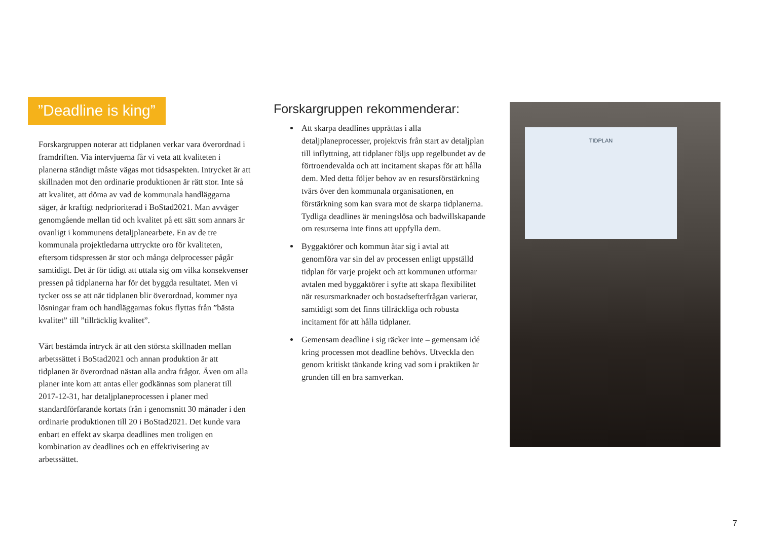”Deadline is king”
Forskargruppen noterar att tidplanen verkar vara överordnad i framdriften. Via intervjuerna får vi veta att kvaliteten i planerna ständigt måste vägas mot tidsaspekten. Intrycket är att skillnaden mot den ordinarie produktionen är rätt stor. Inte så att kvalitet, att döma av vad de kommunala handläggarna säger, är kraftigt nedprioriterad i BoStad2021. Man avväger genomgående mellan tid och kvalitet på ett sätt som annars är ovanligt i kommunens detaljplanearbete. En av de tre kommunala projektledarna uttryckte oro för kvaliteten, eftersom tidspressen är stor och många delprocesser pågår samtidigt. Det är för tidigt att uttala sig om vilka konsekvenser pressen på tidplanerna har för det byggda resultatet. Men vi tycker oss se att när tidplanen blir överordnad, kommer nya lösningar fram och handläggarnas fokus flyttas från ”bästa kvalitet” till ”tillräcklig kvalitet”.
Vårt bestämda intryck är att den största skillnaden mellan arbetssättet i BoStad2021 och annan produktion är att tidplanen är överordnad nästan alla andra frågor. Även om alla planer inte kom att antas eller godkännas som planerat till 2017-12-31, har detaljplaneprocessen i planer med standardförfarande kortats från i genomsnitt 30 månader i den ordinarie produktionen till 20 i BoStad2021. Det kunde vara enbart en effekt av skarpa deadlines men troligen en kombination av deadlines och en effektivisering av arbetssättet.
Forskargruppen rekommenderar:
Att skarpa deadlines upprättas i alla detaljplaneprocesser, projektvis från start av detaljplan till inflyttning, att tidplaner följs upp regelbundet av de förtroendevalda och att incitament skapas för att hålla dem. Med detta följer behov av en resursförstärkning tvärs över den kommunala organisationen, en förstärkning som kan svara mot de skarpa tidplanerna. Tydliga deadlines är meningslösa och badwillskapande om resurserna inte finns att uppfylla dem.
Byggaktörer och kommun åtar sig i avtal att genomföra var sin del av processen enligt uppställd tidplan för varje projekt och att kommunen utformar avtalen med byggaktörer i syfte att skapa flexibilitet när resursmarknader och bostadsefterfrågan varierar, samtidigt som det finns tillräckliga och robusta incitament för att hålla tidplaner.
Gemensam deadline i sig räcker inte – gemensam idé kring processen mot deadline behövs. Utveckla den genom kritiskt tänkande kring vad som i praktiken är grunden till en bra samverkan.
TIDPLAN
7